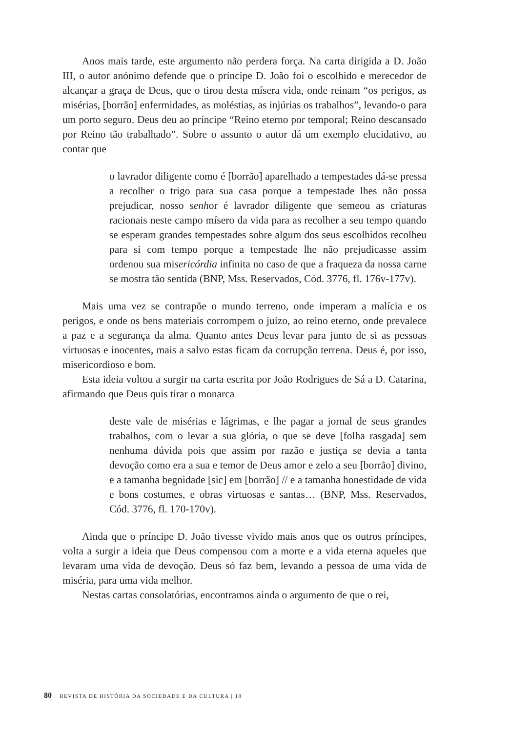Anos mais tarde, este argumento não perdera força. Na carta dirigida a D. João III, o autor anónimo defende que o príncipe D. João foi o escolhido e merecedor de alcançar a graça de Deus, que o tirou desta mísera vida, onde reinam “os perigos, as misérias, [borrão] enfermidades, as moléstias, as injúrias os trabalhos”, levando-o para um porto seguro. Deus deu ao príncipe “Reino eterno por temporal; Reino descansado por Reino tão trabalhado”. Sobre o assunto o autor dá um exemplo elucidativo, ao contar que
o lavrador diligente como é [borrão] aparelhado a tempestades dá-se pressa a recolher o trigo para sua casa porque a tempestade lhes não possa prejudicar, nosso senhor é lavrador diligente que semeou as criaturas racionais neste campo mísero da vida para as recolher a seu tempo quando se esperam grandes tempestades sobre algum dos seus escolhidos recolheu para si com tempo porque a tempestade lhe não prejudicasse assim ordenou sua misericórdia infinita no caso de que a fraqueza da nossa carne se mostra tão sentida (BNP, Mss. Reservados, Cód. 3776, fl. 176v-177v).
Mais uma vez se contrapõe o mundo terreno, onde imperam a malícia e os perigos, e onde os bens materiais corrompem o juízo, ao reino eterno, onde prevalece a paz e a segurança da alma. Quanto antes Deus levar para junto de si as pessoas virtuosas e inocentes, mais a salvo estas ficam da corrupção terrena. Deus é, por isso, misericordioso e bom.
Esta ideia voltou a surgir na carta escrita por João Rodrigues de Sá a D. Catarina, afirmando que Deus quis tirar o monarca
deste vale de misérias e lágrimas, e lhe pagar a jornal de seus grandes trabalhos, com o levar a sua glória, o que se deve [folha rasgada] sem nenhuma dúvida pois que assim por razão e justiça se devia a tanta devoção como era a sua e temor de Deus amor e zelo a seu [borrão] divino, e a tamanha begnidade [sic] em [borrão] // e a tamanha honestidade de vida e bons costumes, e obras virtuosas e santas… (BNP, Mss. Reservados, Cód. 3776, fl. 170-170v).
Ainda que o príncipe D. João tivesse vivido mais anos que os outros príncipes, volta a surgir a ideia que Deus compensou com a morte e a vida eterna aqueles que levaram uma vida de devoção. Deus só faz bem, levando a pessoa de uma vida de miséria, para uma vida melhor.
Nestas cartas consolatórias, encontramos ainda o argumento de que o rei,
80 REVISTA DE HISTÓRIA DA SOCIEDADE E DA CULTURA | 18